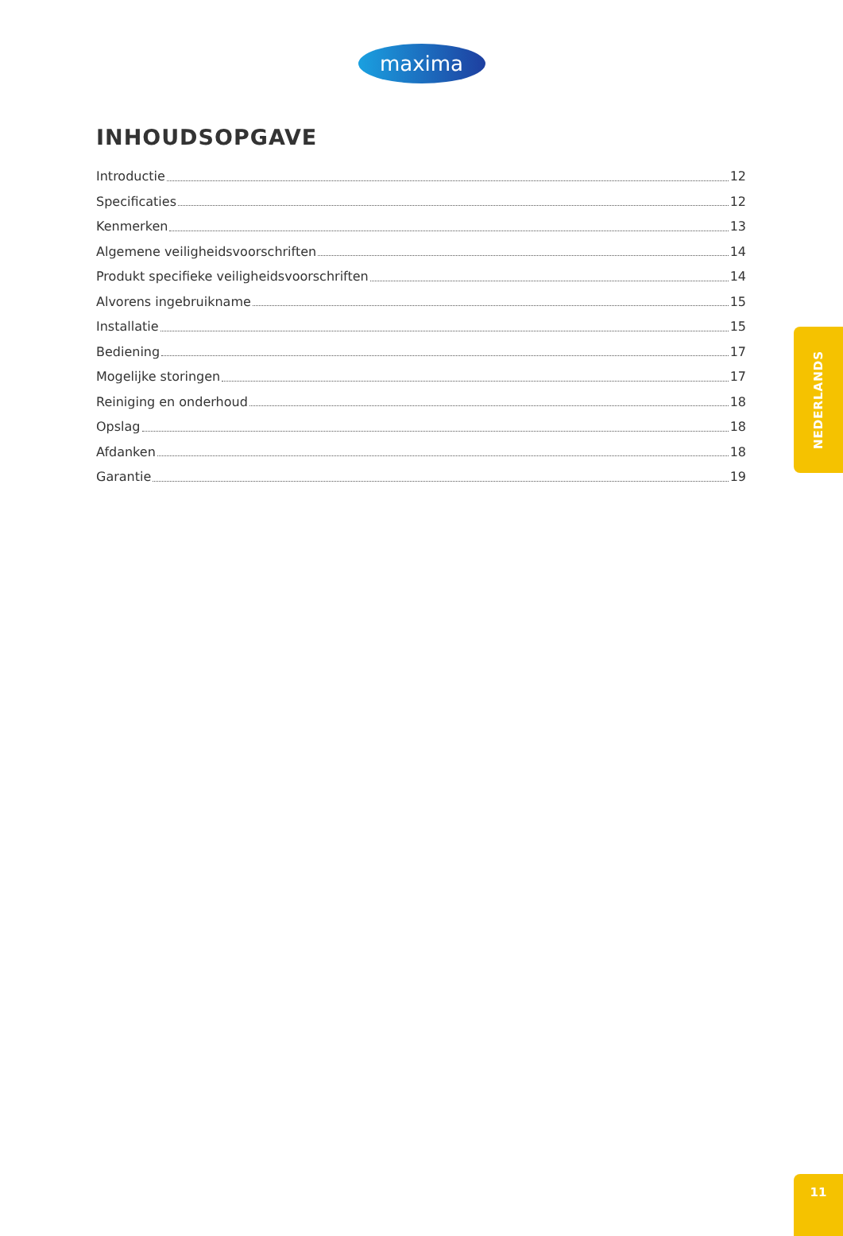maxima
INHOUDSOPGAVE
Introductie 12
Specificaties 12
Kenmerken 13
Algemene veiligheidsvoorschriften 14
Produkt specifieke veiligheidsvoorschriften 14
Alvorens ingebruikname 15
Installatie 15
Bediening 17
Mogelijke storingen 17
Reiniging en onderhoud 18
Opslag 18
Afdanken 18
Garantie 19
NEDERLANDS
11